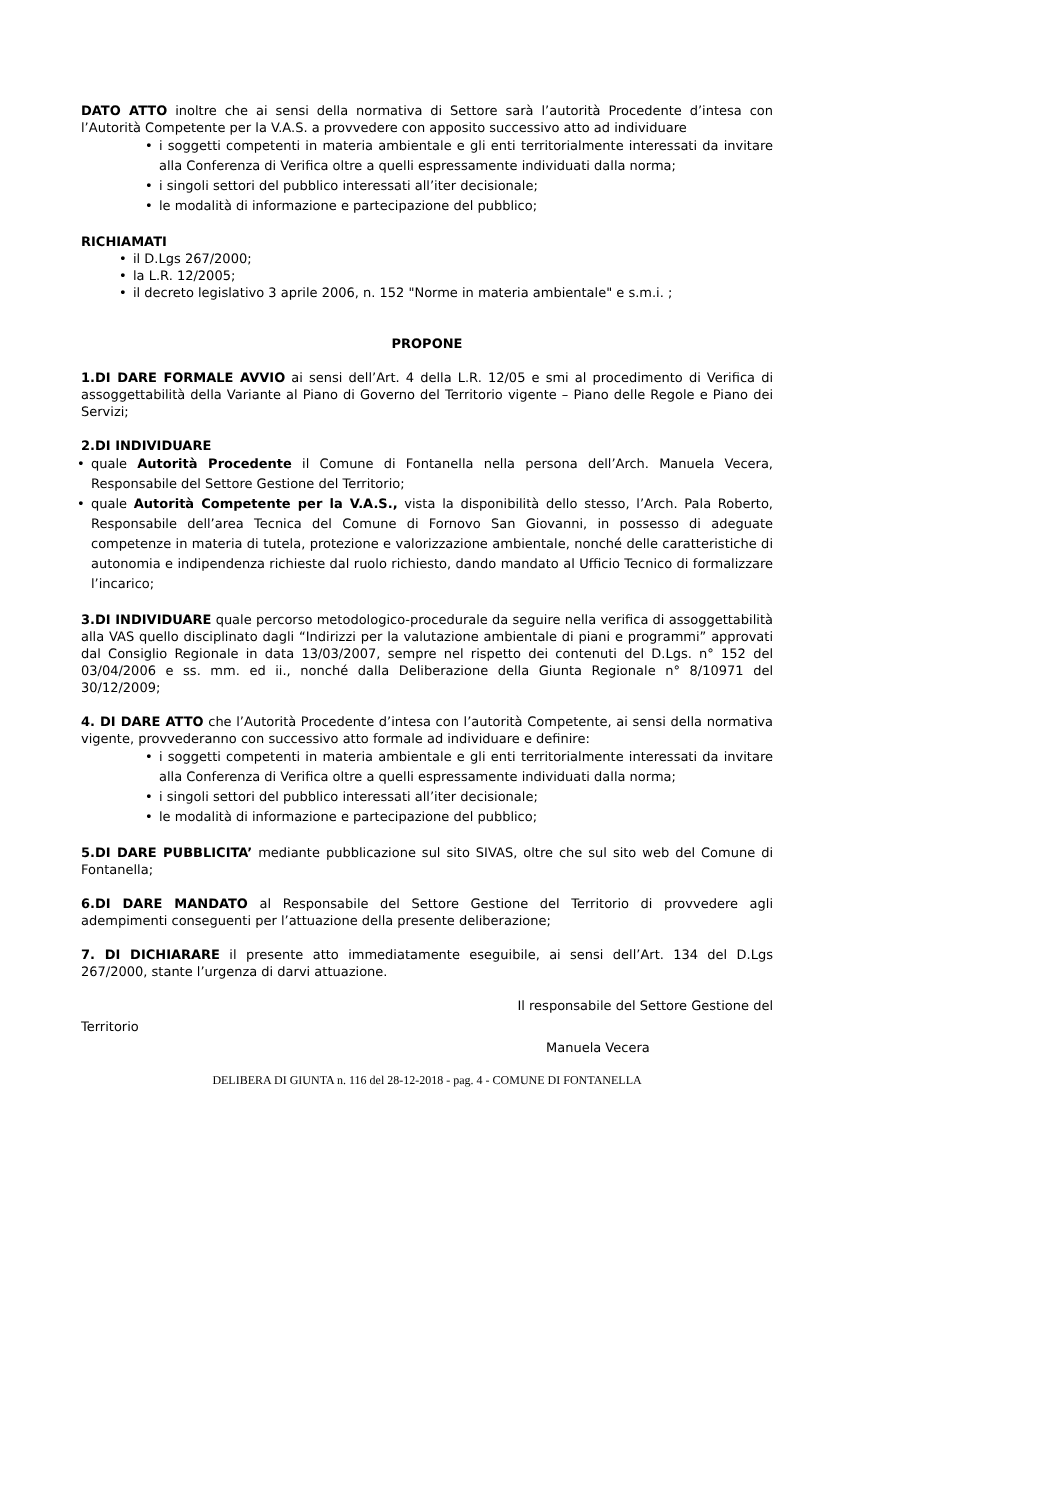DATO ATTO inoltre che ai sensi della normativa di Settore sarà l’autorità Procedente d’intesa con l’Autorità Competente per la V.A.S. a provvedere con apposito successivo atto ad individuare
i soggetti competenti in materia ambientale e gli enti territorialmente interessati da invitare alla Conferenza di Verifica oltre a quelli espressamente individuati dalla norma;
i singoli settori del pubblico interessati all’iter decisionale;
le modalità di informazione e partecipazione del pubblico;
RICHIAMATI
il D.Lgs 267/2000;
la L.R. 12/2005;
il decreto legislativo 3 aprile 2006, n. 152 "Norme in materia ambientale" e s.m.i. ;
PROPONE
1.DI DARE FORMALE AVVIO ai sensi dell’Art. 4 della L.R. 12/05 e smi al procedimento di Verifica di assoggettabilità della Variante al Piano di Governo del Territorio vigente – Piano delle Regole e Piano dei Servizi;
2.DI INDIVIDUARE
quale Autorità Procedente il Comune di Fontanella nella persona dell’Arch. Manuela Vecera, Responsabile del Settore Gestione del Territorio;
quale Autorità Competente per la V.A.S., vista la disponibilità dello stesso, l’Arch. Pala Roberto, Responsabile dell’area Tecnica del Comune di Fornovo San Giovanni, in possesso di adeguate competenze in materia di tutela, protezione e valorizzazione ambientale, nonché delle caratteristiche di autonomia e indipendenza richieste dal ruolo richiesto, dando mandato al Ufficio Tecnico di formalizzare l’incarico;
3.DI INDIVIDUARE quale percorso metodologico-procedurale da seguire nella verifica di assoggettabilità alla VAS quello disciplinato dagli “Indirizzi per la valutazione ambientale di piani e programmi” approvati dal Consiglio Regionale in data 13/03/2007, sempre nel rispetto dei contenuti del D.Lgs. n° 152 del 03/04/2006 e ss. mm. ed ii., nonché dalla Deliberazione della Giunta Regionale n° 8/10971 del 30/12/2009;
4. DI DARE ATTO che l’Autorità Procedente d’intesa con l’autorità Competente, ai sensi della normativa vigente, provvederanno con successivo atto formale ad individuare e definire:
i soggetti competenti in materia ambientale e gli enti territorialmente interessati da invitare alla Conferenza di Verifica oltre a quelli espressamente individuati dalla norma;
i singoli settori del pubblico interessati all’iter decisionale;
le modalità di informazione e partecipazione del pubblico;
5.DI DARE PUBBLICITA’ mediante pubblicazione sul sito SIVAS, oltre che sul sito web del Comune di Fontanella;
6.DI DARE MANDATO al Responsabile del Settore Gestione del Territorio di provvedere agli adempimenti conseguenti per l’attuazione della presente deliberazione;
7. DI DICHIARARE il presente atto immediatamente eseguibile, ai sensi dell’Art. 134 del D.Lgs 267/2000, stante l’urgenza di darvi attuazione.
Il responsabile del Settore Gestione del
Territorio
Manuela Vecera
DELIBERA DI GIUNTA n. 116 del 28-12-2018 - pag. 4 - COMUNE DI FONTANELLA